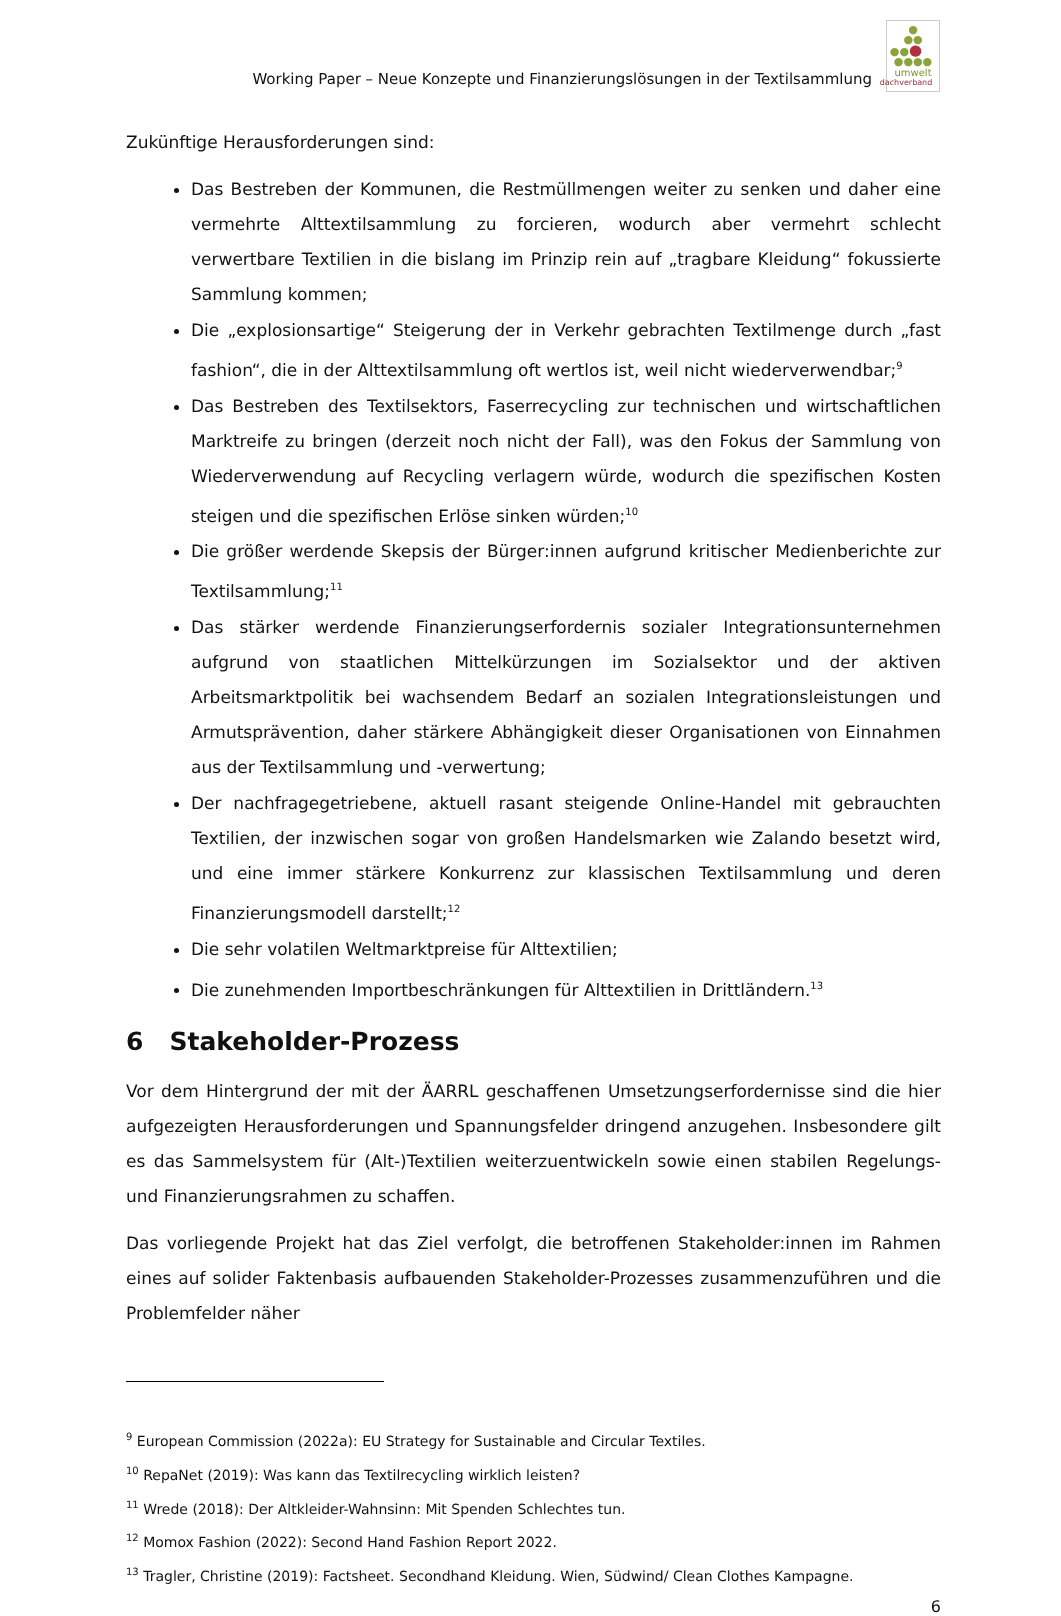Working Paper – Neue Konzepte und Finanzierungslösungen in der Textilsammlung
●
●●
●●●
●●●●
umwelt
dachverband
Zukünftige Herausforderungen sind:
Das Bestreben der Kommunen, die Restmüllmengen weiter zu senken und daher eine vermehrte Alttextilsammlung zu forcieren, wodurch aber vermehrt schlecht verwertbare Textilien in die bislang im Prinzip rein auf „tragbare Kleidung“ fokussierte Sammlung kommen;
Die „explosionsartige“ Steigerung der in Verkehr gebrachten Textilmenge durch „fast fashion“, die in der Alttextilsammlung oft wertlos ist, weil nicht wiederverwendbar;<sup>9</sup>
Das Bestreben des Textilsektors, Faserrecycling zur technischen und wirtschaftlichen Marktreife zu bringen (derzeit noch nicht der Fall), was den Fokus der Sammlung von Wiederverwendung auf Recycling verlagern würde, wodurch die spezifischen Kosten steigen und die spezifischen Erlöse sinken würden;<sup>10</sup>
Die größer werdende Skepsis der Bürger:innen aufgrund kritischer Medienberichte zur Textilsammlung;<sup>11</sup>
Das stärker werdende Finanzierungserfordernis sozialer Integrationsunternehmen aufgrund von staatlichen Mittelkürzungen im Sozialsektor und der aktiven Arbeitsmarktpolitik bei wachsendem Bedarf an sozialen Integrationsleistungen und Armutsprävention, daher stärkere Abhängigkeit dieser Organisationen von Einnahmen aus der Textilsammlung und -verwertung;
Der nachfragegetriebene, aktuell rasant steigende Online-Handel mit gebrauchten Textilien, der inzwischen sogar von großen Handelsmarken wie Zalando besetzt wird, und eine immer stärkere Konkurrenz zur klassischen Textilsammlung und deren Finanzierungsmodell darstellt;<sup>12</sup>
Die sehr volatilen Weltmarktpreise für Alttextilien;
Die zunehmenden Importbeschränkungen für Alttextilien in Drittländern.<sup>13</sup>
6 Stakeholder-Prozess
Vor dem Hintergrund der mit der ÄARRL geschaffenen Umsetzungserfordernisse sind die hier aufgezeigten Herausforderungen und Spannungsfelder dringend anzugehen. Insbesondere gilt es das Sammelsystem für (Alt-)Textilien weiterzuentwickeln sowie einen stabilen Regelungs- und Finanzierungsrahmen zu schaffen.
Das vorliegende Projekt hat das Ziel verfolgt, die betroffenen Stakeholder:innen im Rahmen eines auf solider Faktenbasis aufbauenden Stakeholder-Prozesses zusammenzuführen und die Problemfelder näher
<sup>9</sup> European Commission (2022a): EU Strategy for Sustainable and Circular Textiles.
<sup>10</sup> RepaNet (2019): Was kann das Textilrecycling wirklich leisten?
<sup>11</sup> Wrede (2018): Der Altkleider-Wahnsinn: Mit Spenden Schlechtes tun.
<sup>12</sup> Momox Fashion (2022): Second Hand Fashion Report 2022.
<sup>13</sup> Tragler, Christine (2019): Factsheet. Secondhand Kleidung. Wien, Südwind/ Clean Clothes Kampagne.
6